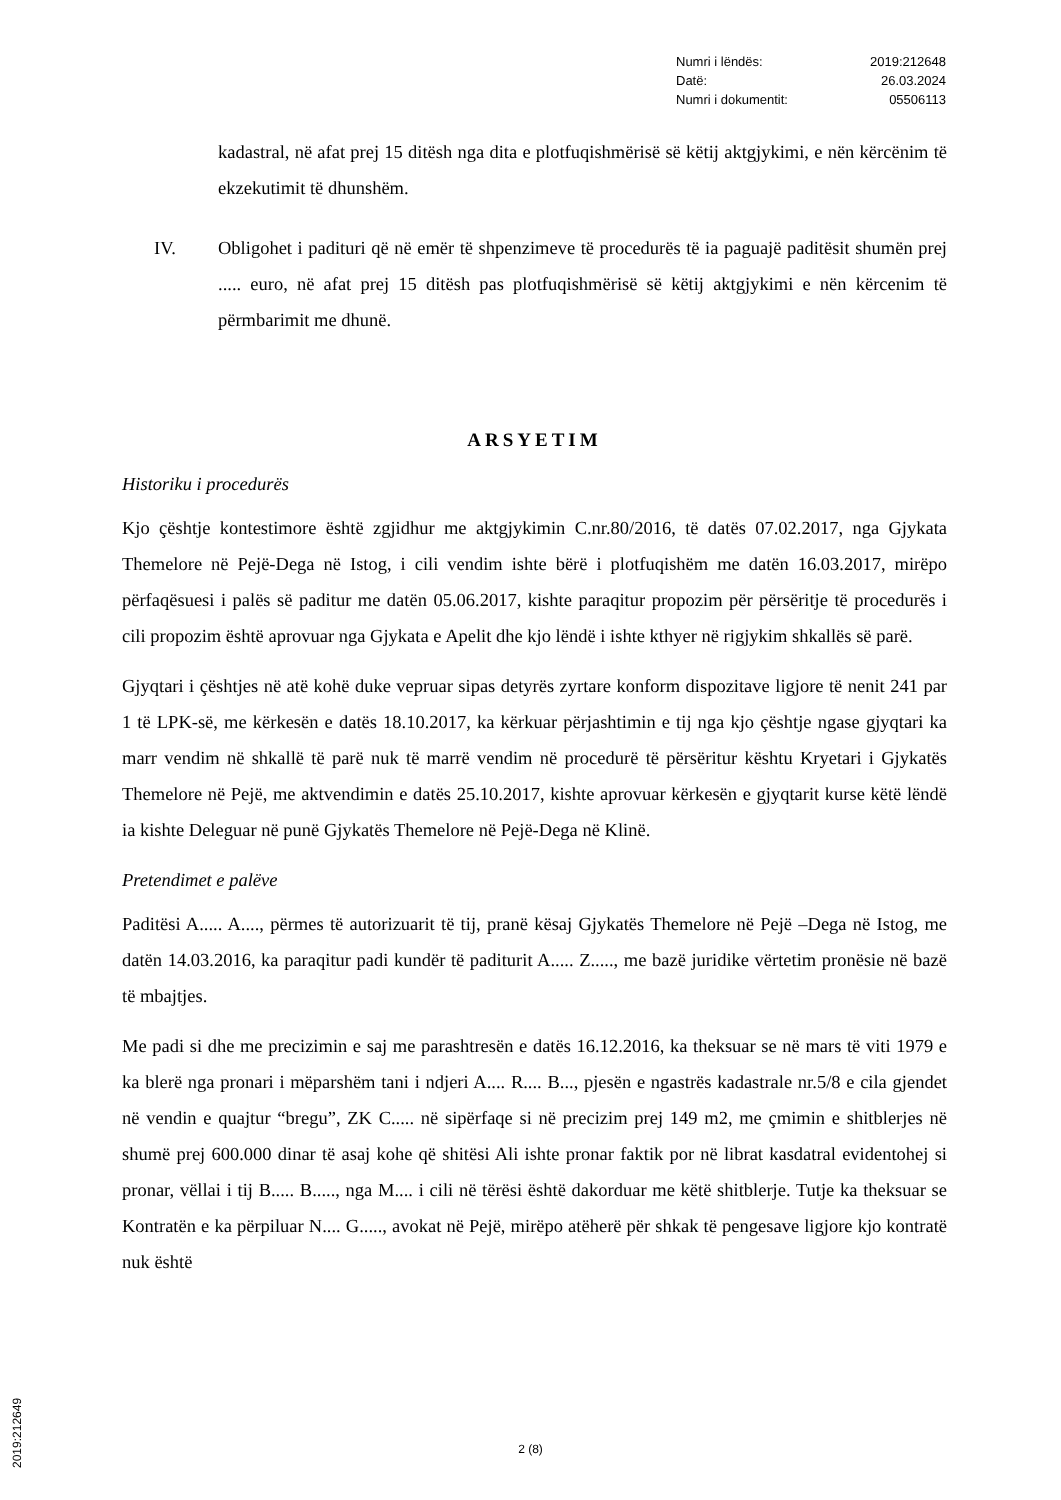| Numri i lëndës: | 2019:212648 |
| Datë: | 26.03.2024 |
| Numri i dokumentit: | 05506113 |
kadastral, në afat prej 15 ditësh nga dita e plotfuqishmërisë së këtij aktgjykimi, e nën kërcënim të ekzekutimit të dhunshëm.
IV. Obligohet i padituri që në emër të shpenzimeve të procedurës të ia paguajë paditësit shumën prej ..... euro, në afat prej 15 ditësh pas plotfuqishmërisë së këtij aktgjykimi e nën kërcenim të përmbarimit me dhunë.
ARSYETIM
Historiku i procedurës
Kjo çështje kontestimore është zgjidhur me aktgjykimin C.nr.80/2016, të datës 07.02.2017, nga Gjykata Themelore në Pejë-Dega në Istog, i cili vendim ishte bërë i plotfuqishëm me datën 16.03.2017, mirëpo përfaqësuesi i palës së paditur me datën 05.06.2017, kishte paraqitur propozim për përsëritje të procedurës i cili propozim është aprovuar nga Gjykata e Apelit dhe kjo lëndë i ishte kthyer në rigjykim shkallës së parë.
Gjyqtari i çështjes në atë kohë duke vepruar sipas detyrës zyrtare konform dispozitave ligjore të nenit 241 par 1 të LPK-së, me kërkesën e datës 18.10.2017, ka kërkuar përjashtimin e tij nga kjo çështje ngase gjyqtari ka marr vendim në shkallë të parë nuk të marrë vendim në procedurë të përsëritur kështu Kryetari i Gjykatës Themelore në Pejë, me aktvendimin e datës 25.10.2017, kishte aprovuar kërkesën e gjyqtarit kurse këtë lëndë ia kishte Deleguar në punë Gjykatës Themelore në Pejë-Dega në Klinë.
Pretendimet e palëve
Paditësi A..... A...., përmes të autorizuarit të tij, pranë kësaj Gjykatës Themelore në Pejë –Dega në Istog, me datën 14.03.2016, ka paraqitur padi kundër të paditurit A..... Z....., me bazë juridike vërtetim pronësie në bazë të mbajtjes.
Me padi si dhe me precizimin e saj me parashtresën e datës 16.12.2016, ka theksuar se në mars të viti 1979 e ka blerë nga pronari i mëparshëm tani i ndjeri A.... R.... B..., pjesën e ngastrës kadastrale nr.5/8 e cila gjendet në vendin e quajtur “bregu”, ZK C..... në sipërfaqe si në precizim prej 149 m2, me çmimin e shitblerjes në shumë prej 600.000 dinar të asaj kohe që shitësi Ali ishte pronar faktik por në librat kasdatral evidentohej si pronar, vëllai i tij B..... B....., nga M.... i cili në tërësi është dakorduar me këtë shitblerje. Tutje ka theksuar se Kontratën e ka përpiluar N.... G....., avokat në Pejë, mirëpo atëherë për shkak të pengesave ligjore kjo kontratë nuk është
2 (8)
2019:212649